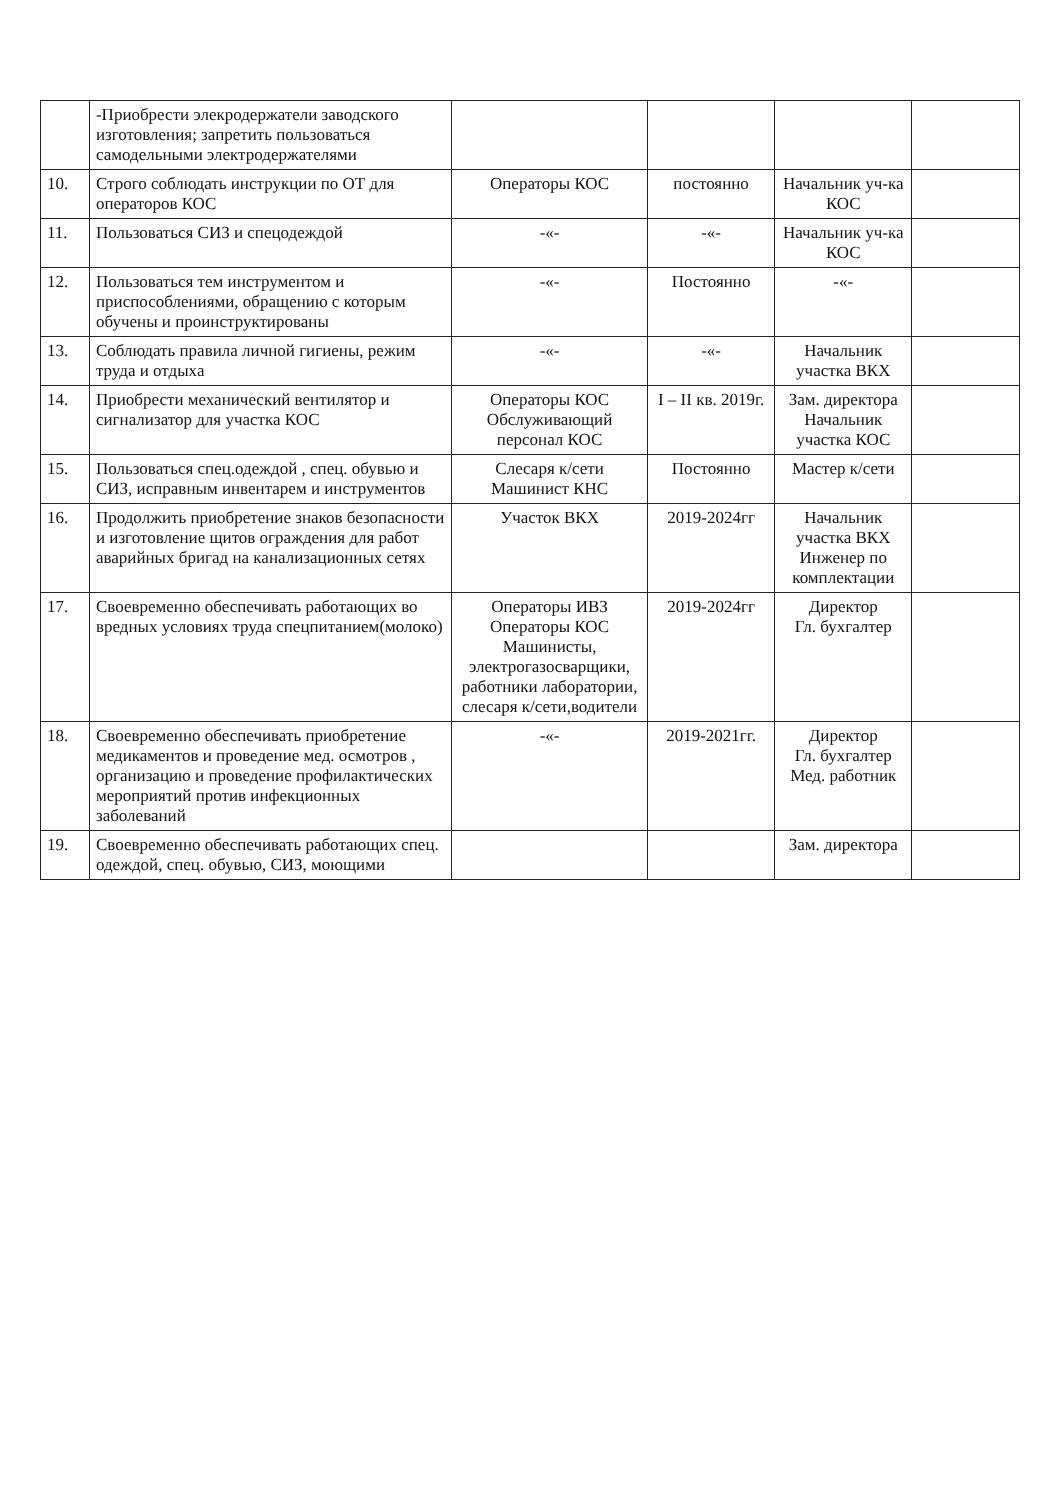| | -Приобрести элекродержатели заводского изготовления; запретить пользоваться самодельными электродержателями | | | | |
| 10. | Строго соблюдать инструкции по ОТ для операторов КОС | Операторы КОС | постоянно | Начальник уч-ка КОС | |
| 11. | Пользоваться СИЗ и спецодеждой | -«- | -«- | Начальник уч-ка КОС | |
| 12. | Пользоваться тем инструментом и приспособлениями, обращению с которым обучены и проинструктированы | -«- | Постоянно | -«- | |
| 13. | Соблюдать правила личной гигиены, режим труда и отдыха | -«- | -«- | Начальник участка ВКХ | |
| 14. | Приобрести механический вентилятор и сигнализатор для участка КОС | Операторы КОС Обслуживающий персонал КОС | I – II кв. 2019г. | Зам. директора Начальник участка КОС | |
| 15. | Пользоваться спец.одеждой , спец. обувью и СИЗ, исправным инвентарем и инструментов | Слесаря к/сети Машинист КНС | Постоянно | Мастер к/сети | |
| 16. | Продолжить приобретение знаков безопасности и изготовление щитов ограждения для работ аварийных бригад на канализационных сетях | Участок ВКХ | 2019-2024гг | Начальник участка ВКХ Инженер по комплектации | |
| 17. | Своевременно обеспечивать работающих во вредных условиях труда спецпитанием(молоко) | Операторы ИВЗ Операторы КОС Машинисты, электрогазосварщики, работники лаборатории, слесаря к/сети,водители | 2019-2024гг | Директор Гл. бухгалтер | |
| 18. | Своевременно обеспечивать приобретение медикаментов и проведение мед. осмотров , организацию и проведение профилактических мероприятий против инфекционных заболеваний | -«- | 2019-2021гг. | Директор Гл. бухгалтер Мед. работник | |
| 19. | Своевременно обеспечивать работающих спец. одеждой, спец. обувью, СИЗ, моющими | | | Зам. директора | |